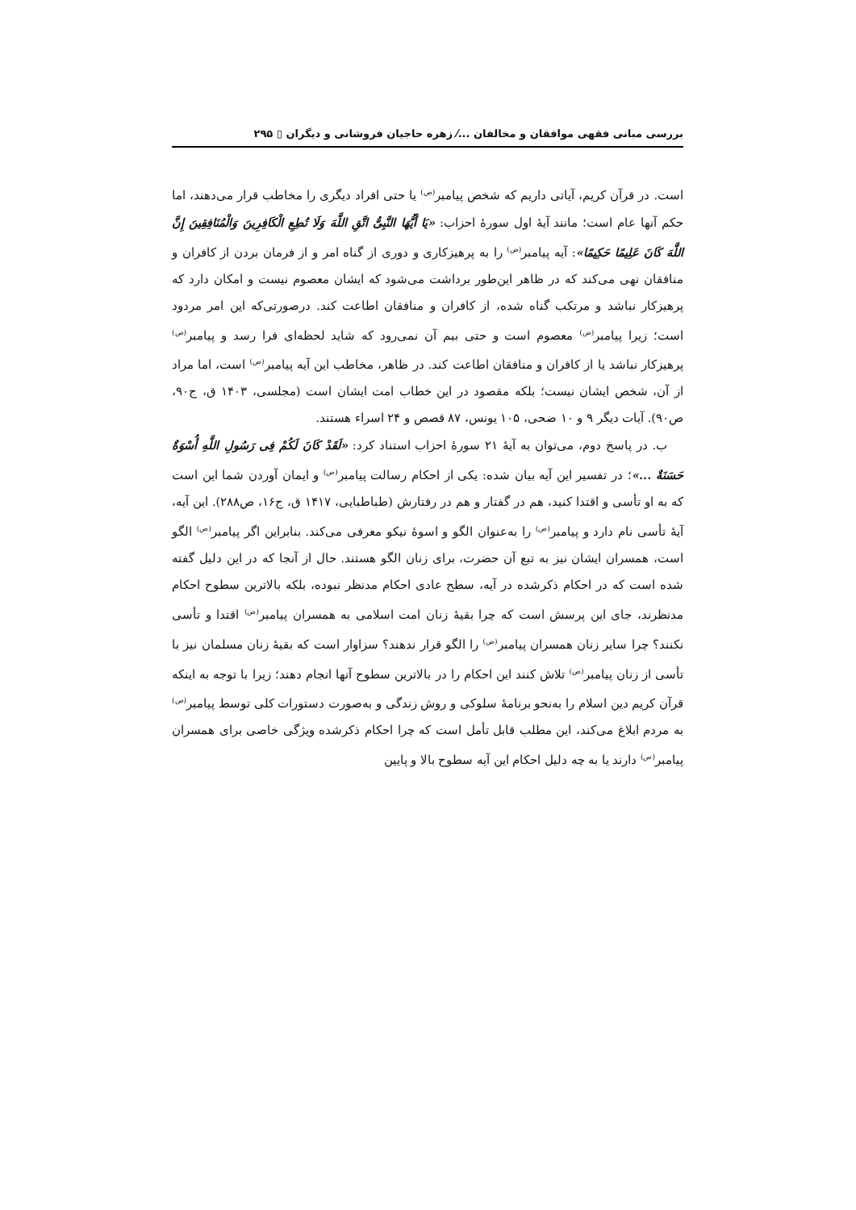بررسی مبانی فقهی موافقان و مخالفان ...⁄ زهره حاجیان فروشانی و دیگران ▯ ۲۹۵
است. در قرآن کریم، آیاتی داریم که شخص پیامبر<sup>(ص)</sup> یا حتی افراد دیگری را مخاطب قرار می‌دهند، اما حکم آنها عام است؛ مانند آیهٔ اول سورهٔ احزاب: «یَا أَیُّهَا النَّبِیُّ اتَّقِ اللَّهَ وَلَا تُطِعِ الْکَافِرِینَ وَالْمُنَافِقِینَ إِنَّ اللَّهَ کَانَ عَلِیمًا حَکِیمًا»: آیه پیامبر<sup>(ص)</sup> را به پرهیزکاری و دوری از گناه امر و از فرمان بردن از کافران و منافقان نهی می‌کند که در ظاهر این‌طور برداشت می‌شود که ایشان معصوم نیست و امکان دارد که پرهیزکار نباشد و مرتکب گناه شده، از کافران و منافقان اطاعت کند. درصورتی‌که این امر مردود است؛ زیرا پیامبر<sup>(ص)</sup> معصوم است و حتی بیم آن نمی‌رود که شاید لحظه‌ای فرا رسد و پیامبر<sup>(ص)</sup> پرهیزکار نباشد یا از کافران و منافقان اطاعت کند. در ظاهر، مخاطب این آیه پیامبر<sup>(ص)</sup> است، اما مراد از آن، شخص ایشان نیست؛ بلکه مقصود در این خطاب امت ایشان است (مجلسی، ۱۴۰۳ ق، ج۹۰، ص۹۰). آیات دیگر ۹ و ۱۰ ضحی، ۱۰۵ یونس، ۸۷ قصص و ۲۴ اسراء هستند.
ب. در پاسخ دوم، می‌توان به آیهٔ ۲۱ سورهٔ احزاب استناد کرد: «لَقَدْ کَانَ لَکُمْ فِی رَسُولِ اللَّهِ أُسْوَةٌ حَسَنَةٌ ...»؛ در تفسیر این آیه بیان شده: یکی از احکام رسالت پیامبر<sup>(ص)</sup> و ایمان آوردن شما این است که به او تأسی و اقتدا کنید، هم در گفتار و هم در رفتارش (طباطبایی، ۱۴۱۷ ق، ج۱۶، ص۲۸۸). این آیه، آیهٔ تأسی نام دارد و پیامبر<sup>(ص)</sup> را به‌عنوان الگو و اسوهٔ نیکو معرفی می‌کند. بنابراین اگر پیامبر<sup>(ص)</sup> الگو است، همسران ایشان نیز به تبع آن حضرت، برای زنان الگو هستند. حال از آنجا که در این دلیل گفته شده است که در احکام ذکرشده در آیه، سطح عادی احکام مدنظر نبوده، بلکه بالاترین سطوح احکام مدنظرند، جای این پرسش است که چرا بقیهٔ زنان امت اسلامی به همسران پیامبر<sup>(ص)</sup> اقتدا و تأسی نکنند؟ چرا سایر زنان همسران پیامبر<sup>(ص)</sup> را الگو قرار ندهند؟ سزاوار است که بقیهٔ زنان مسلمان نیز با تأسی از زنان پیامبر<sup>(ص)</sup> تلاش کنند این احکام را در بالاترین سطوح آنها انجام دهند؛ زیرا با توجه به اینکه قرآن کریم دین اسلام را به‌نحو برنامهٔ سلوکی و روش زندگی و به‌صورت دستورات کلی توسط پیامبر<sup>(ص)</sup> به مردم ابلاغ می‌کند، این مطلب قابل تأمل است که چرا احکام ذکرشده ویژگی خاصی برای همسران پیامبر<sup>(ص)</sup> دارند یا به چه دلیل احکام این آیه سطوح بالا و پایین